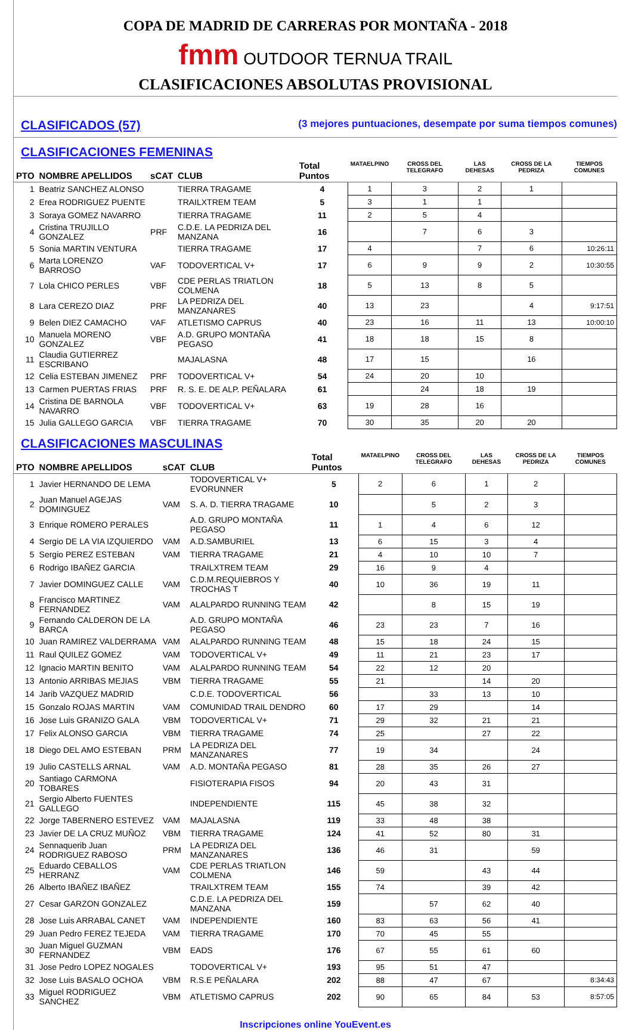COPA DE MADRID DE CARRERAS POR MONTAÑA - 2018
fmm OUTDOOR TERNUA TRAIL
CLASIFICACIONES ABSOLUTAS PROVISIONAL
CLASIFICADOS (57) (3 mejores puntuaciones, desempate por suma tiempos comunes)
CLASIFICACIONES FEMENINAS
| PTO | NOMBRE APELLIDOS | sCAT | CLUB | Total Puntos | MATAELPINO | CROSS DEL TELEGRAFO | LAS DEHESAS | CROSS DE LA PEDRIZA | TIEMPOS COMUNES |
| --- | --- | --- | --- | --- | --- | --- | --- | --- | --- |
| 1 | Beatriz SANCHEZ ALONSO | | TIERRA TRAGAME | 4 | 1 | 3 | 2 | 1 | |
| 2 | Erea RODRIGUEZ PUENTE | | TRAILXTREM TEAM | 5 | 3 | 1 | 1 | | |
| 3 | Soraya GOMEZ NAVARRO | | TIERRA TRAGAME | 11 | 2 | 5 | 4 | | |
| 4 | Cristina TRUJILLO GONZALEZ | PRF | C.D.E. LA PEDRIZA DEL MANZANA | 16 | | 7 | 6 | 3 | |
| 5 | Sonia MARTIN VENTURA | | TIERRA TRAGAME | 17 | 4 | | 7 | 6 | 10:26:11 |
| 6 | Marta LORENZO BARROSO | VAF | TODOVERTICAL V+ | 17 | 6 | 9 | 9 | 2 | 10:30:55 |
| 7 | Lola CHICO PERLES | VBF | CDE PERLAS TRIATLON COLMENA | 18 | 5 | 13 | 8 | 5 | |
| 8 | Lara CEREZO DIAZ | PRF | LA PEDRIZA DEL MANZANARES | 40 | 13 | 23 | | 4 | 9:17:51 |
| 9 | Belen DIEZ CAMACHO | VAF | ATLETISMO CAPRUS | 40 | 23 | 16 | 11 | 13 | 10:00:10 |
| 10 | Manuela MORENO GONZALEZ | VBF | A.D. GRUPO MONTAÑA PEGASO | 41 | 18 | 18 | 15 | 8 | |
| 11 | Claudia GUTIERREZ ESCRIBANO | | MAJALASNA | 48 | 17 | 15 | | 16 | |
| 12 | Celia ESTEBAN JIMENEZ | PRF | TODOVERTICAL V+ | 54 | 24 | 20 | 10 | | |
| 13 | Carmen PUERTAS FRIAS | PRF | R. S. E. DE ALP. PEÑALARA | 61 | | 24 | 18 | 19 | |
| 14 | Cristina DE BARNOLA NAVARRO | VBF | TODOVERTICAL V+ | 63 | 19 | 28 | 16 | | |
| 15 | Julia GALLEGO GARCIA | VBF | TIERRA TRAGAME | 70 | 30 | 35 | 20 | 20 | |
CLASIFICACIONES MASCULINAS
| PTO | NOMBRE APELLIDOS | sCAT | CLUB | Total Puntos | MATAELPINO | CROSS DEL TELEGRAFO | LAS DEHESAS | CROSS DE LA PEDRIZA | TIEMPOS COMUNES |
| --- | --- | --- | --- | --- | --- | --- | --- | --- | --- |
| 1 | Javier HERNANDO DE LEMA | | TODOVERTICAL V+ EVORUNNER | 5 | 2 | 6 | 1 | 2 | |
| 2 | Juan Manuel AGEJAS DOMINGUEZ | VAM | S. A. D. TIERRA TRAGAME | 10 | | 5 | 2 | 3 | |
| 3 | Enrique ROMERO PERALES | | A.D. GRUPO MONTAÑA PEGASO | 11 | 1 | 4 | 6 | 12 | |
| 4 | Sergio DE LA VIA IZQUIERDO | VAM | A.D.SAMBURIEL | 13 | 6 | 15 | 3 | 4 | |
| 5 | Sergio PEREZ ESTEBAN | VAM | TIERRA TRAGAME | 21 | 4 | 10 | 10 | 7 | |
| 6 | Rodrigo IBAÑEZ GARCIA | | TRAILXTREM TEAM | 29 | 16 | 9 | 4 | | |
| 7 | Javier DOMINGUEZ CALLE | VAM | C.D.M.REQUIEBROS Y TROCHAS T | 40 | 10 | 36 | 19 | 11 | |
| 8 | Francisco MARTINEZ FERNANDEZ | VAM | ALALPARDO RUNNING TEAM | 42 | | 8 | 15 | 19 | |
| 9 | Fernando CALDERON DE LA BARCA | | A.D. GRUPO MONTAÑA PEGASO | 46 | 23 | 23 | 7 | 16 | |
| 10 | Juan RAMIREZ VALDERRAMA | VAM | ALALPARDO RUNNING TEAM | 48 | 15 | 18 | 24 | 15 | |
| 11 | Raul QUILEZ GOMEZ | VAM | TODOVERTICAL V+ | 49 | 11 | 21 | 23 | 17 | |
| 12 | Ignacio MARTIN BENITO | VAM | ALALPARDO RUNNING TEAM | 54 | 22 | 12 | 20 | | |
| 13 | Antonio ARRIBAS MEJIAS | VBM | TIERRA TRAGAME | 55 | 21 | | 14 | 20 | |
| 14 | Jarib VAZQUEZ MADRID | | C.D.E. TODOVERTICAL | 56 | | 33 | 13 | 10 | |
| 15 | Gonzalo ROJAS MARTIN | VAM | COMUNIDAD TRAIL DENDRO | 60 | 17 | 29 | | 14 | |
| 16 | Jose Luis GRANIZO GALA | VBM | TODOVERTICAL V+ | 71 | 29 | 32 | 21 | 21 | |
| 17 | Felix ALONSO GARCIA | VBM | TIERRA TRAGAME | 74 | 25 | | 27 | 22 | |
| 18 | Diego DEL AMO ESTEBAN | PRM | LA PEDRIZA DEL MANZANARES | 77 | 19 | 34 | | 24 | |
| 19 | Julio CASTELLS ARNAL | VAM | A.D. MONTAÑA PEGASO | 81 | 28 | 35 | 26 | 27 | |
| 20 | Santiago CARMONA TOBARES | | FISIOTERAPIA FISOS | 94 | 20 | 43 | 31 | | |
| 21 | Sergio Alberto FUENTES GALLEGO | | INDEPENDIENTE | 115 | 45 | 38 | 32 | | |
| 22 | Jorge TABERNERO ESTEVEZ | VAM | MAJALASNA | 119 | 33 | 48 | 38 | | |
| 23 | Javier DE LA CRUZ MUÑOZ | VBM | TIERRA TRAGAME | 124 | 41 | 52 | 80 | 31 | |
| 24 | Sennaquerib Juan RODRIGUEZ RABOSO | PRM | LA PEDRIZA DEL MANZANARES | 136 | 46 | 31 | | 59 | |
| 25 | Eduardo CEBALLOS HERRANZ | VAM | CDE PERLAS TRIATLON COLMENA | 146 | 59 | | 43 | 44 | |
| 26 | Alberto IBAÑEZ IBAÑEZ | | TRAILXTREM TEAM | 155 | 74 | | 39 | 42 | |
| 27 | Cesar GARZON GONZALEZ | | C.D.E. LA PEDRIZA DEL MANZANA | 159 | | 57 | 62 | 40 | |
| 28 | Jose Luis ARRABAL CANET | VAM | INDEPENDIENTE | 160 | 83 | 63 | 56 | 41 | |
| 29 | Juan Pedro FEREZ TEJEDA | VAM | TIERRA TRAGAME | 170 | 70 | 45 | 55 | | |
| 30 | Juan Miguel GUZMAN FERNANDEZ | VBM | EADS | 176 | 67 | 55 | 61 | 60 | |
| 31 | Jose Pedro LOPEZ NOGALES | | TODOVERTICAL V+ | 193 | 95 | 51 | 47 | | |
| 32 | Jose Luis BASALO OCHOA | VBM | R.S.E PEÑALARA | 202 | 88 | 47 | 67 | | 8:34:43 |
| 33 | Miguel RODRIGUEZ SANCHEZ | VBM | ATLETISMO CAPRUS | 202 | 90 | 65 | 84 | 53 | 8:57:05 |
Inscripciones online YouEvent.es